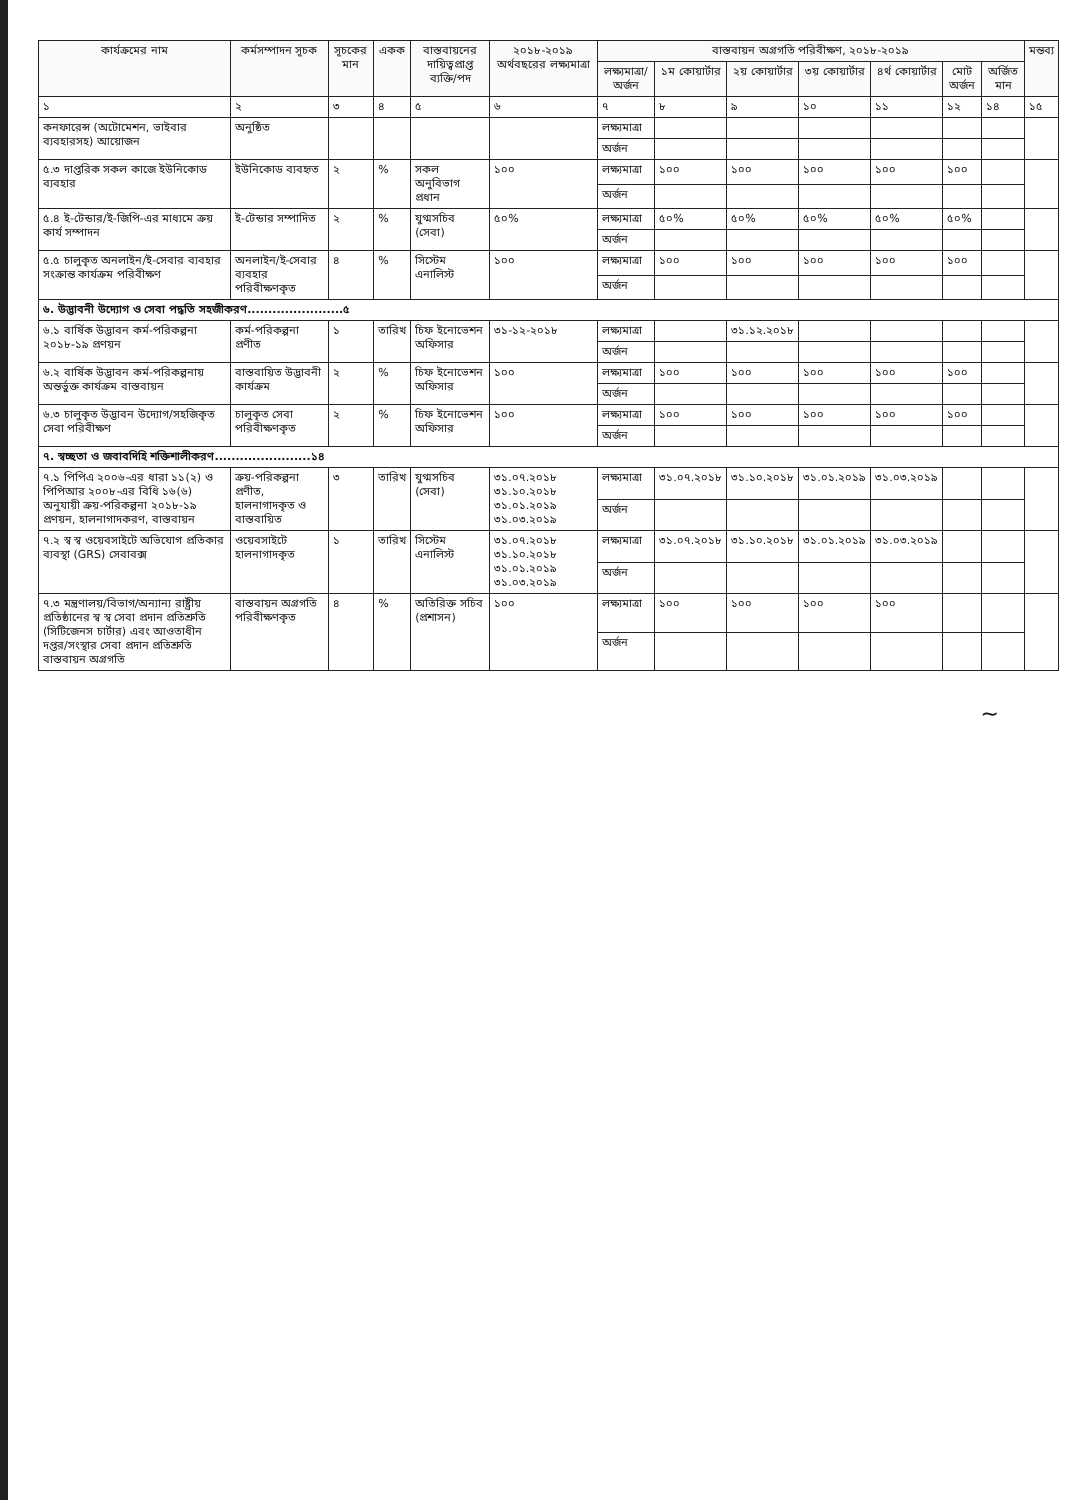| কার্যক্রমের নাম | কর্মসম্পাদন সূচক | সূচকের মান | একক | বাস্তবায়নের দায়িত্বপ্রাপ্ত ব্যক্তি/পদ | ২০১৮-২০১৯ অর্থবছরের লক্ষ্যমাত্রা | বাস্তবায়ন অগ্রগতি পরিবীক্ষণ, ২০১৮-২০১৯ | | | | | | | মন্তব্য |
| --- | --- | --- | --- | --- | --- | --- | --- | --- | --- | --- | --- | --- | --- |
| | | | | | | লক্ষ্যমাত্রা/ অর্জন | ১ম কোয়ার্টার | ২য় কোয়ার্টার | ৩য় কোয়ার্টার | ৪র্থ কোয়ার্টার | মোট অর্জন | অর্জিত মান | |
| ১ | ২ | ৩ | ৪ | ৫ | ৬ | ৭ | ৮ | ৯ | ১০ | ১১ | ১২ | ১৪ | ১৫ |
| কনফারেন্স (অটোমেশন, ভাইবার ব্যবহারসহ) আয়োজন | অনুষ্ঠিত | | | | | লক্ষ্যমাত্রা | | | | | | | |
| | | | | | | অর্জন | | | | | | | |
| ৫.৩ দাপ্তরিক সকল কাজে ইউনিকোড ব্যবহার | ইউনিকোড ব্যবহৃত | ২ | % | সকল অনুবিভাগ প্রধান | ১০০ | লক্ষ্যমাত্রা | ১০০ | ১০০ | ১০০ | ১০০ | ১০০ | | |
| | | | | | | অর্জন | | | | | | | |
| ৫.৪ ই-টেন্ডার/ই-জিপি-এর মাধ্যমে ক্রয় কার্য সম্পাদন | ই-টেন্ডার সম্পাদিত | ২ | % | যুগ্মসচিব (সেবা) | ৫০% | লক্ষ্যমাত্রা | ৫০% | ৫০% | ৫০% | ৫০% | ৫০% | | |
| | | | | | | অর্জন | | | | | | | |
| ৫.৫ চালুকৃত অনলাইন/ই-সেবার ব্যবহার সংক্রান্ত কার্যক্রম পরিবীক্ষণ | অনলাইন/ই-সেবার ব্যবহার পরিবীক্ষণকৃত | ৪ | % | সিস্টেম এনালিস্ট | ১০০ | লক্ষ্যমাত্রা | ১০০ | ১০০ | ১০০ | ১০০ | ১০০ | | |
| | | | | | | অর্জন | | | | | | | |
| ৬. উদ্ভাবনী উদ্যোগ ও সেবা পদ্ধতি সহজীকরণ.......................৫ | | | | | | | | | | | | | |
| ৬.১ বার্ষিক উদ্ভাবন কর্ম-পরিকল্পনা ২০১৮-১৯ প্রণয়ন | কর্ম-পরিকল্পনা প্রণীত | ১ | তারিখ | চিফ ইনোভেশন অফিসার | ৩১-১২-২০১৮ | লক্ষ্যমাত্রা | | ৩১.১২.২০১৮ | | | | | |
| | | | | | | অর্জন | | | | | | | |
| ৬.২ বার্ষিক উদ্ভাবন কর্ম-পরিকল্পনায় অন্তর্ভুক্ত কার্যক্রম বাস্তবায়ন | বাস্তবায়িত উদ্ভাবনী কার্যক্রম | ২ | % | চিফ ইনোভেশন অফিসার | ১০০ | লক্ষ্যমাত্রা | ১০০ | ১০০ | ১০০ | ১০০ | ১০০ | | |
| | | | | | | অর্জন | | | | | | | |
| ৬.৩ চালুকৃত উদ্ভাবন উদ্যোগ/সহজিকৃত সেবা পরিবীক্ষণ | চালুকৃত সেবা পরিবীক্ষণকৃত | ২ | % | চিফ ইনোভেশন অফিসার | ১০০ | লক্ষ্যমাত্রা | ১০০ | ১০০ | ১০০ | ১০০ | ১০০ | | |
| | | | | | | অর্জন | | | | | | | |
| ৭. স্বচ্ছতা ও জবাবদিহি শক্তিশালীকরণ.......................১৪ | | | | | | | | | | | | | |
| ৭.১ পিপিএ ২০০৬-এর ধারা ১১(২) ও পিপিআর ২০০৮-এর বিধি ১৬(৬) অনুযায়ী ক্রয়-পরিকল্পনা ২০১৮-১৯ প্রণয়ন, হালনাগাদকরণ, বাস্তবায়ন | ক্রয়-পরিকল্পনা প্রণীত, হালনাগাদকৃত ও বাস্তবায়িত | ৩ | তারিখ | যুগ্মসচিব (সেবা) | ৩১.০৭.২০১৮ ৩১.১০.২০১৮ ৩১.০১.২০১৯ ৩১.০৩.২০১৯ | লক্ষ্যমাত্রা | ৩১.০৭.২০১৮ | ৩১.১০.২০১৮ | ৩১.০১.২০১৯ | ৩১.০৩.২০১৯ | | | |
| | | | | | | অর্জন | | | | | | | |
| ৭.২ স্ব স্ব ওয়েবসাইটে অভিযোগ প্রতিকার ব্যবস্থা (GRS) সেবাবক্স | ওয়েবসাইটে হালনাগাদকৃত | ১ | তারিখ | সিস্টেম এনালিস্ট | ৩১.০৭.২০১৮ ৩১.১০.২০১৮ ৩১.০১.২০১৯ ৩১.০৩.২০১৯ | লক্ষ্যমাত্রা | ৩১.০৭.২০১৮ | ৩১.১০.২০১৮ | ৩১.০১.২০১৯ | ৩১.০৩.২০১৯ | | | |
| | | | | | | অর্জন | | | | | | | |
| ৭.৩ মন্ত্রণালয়/বিভাগ/অন্যান্য রাষ্ট্রীয় প্রতিষ্ঠানের স্ব স্ব সেবা প্রদান প্রতিশ্রুতি (সিটিজেনস চার্টার) এবং আওতাধীন দপ্তর/সংস্থার সেবা প্রদান প্রতিশ্রুতি বাস্তবায়ন অগ্রগতি | বাস্তবায়ন অগ্রগতি পরিবীক্ষণকৃত | ৪ | % | অতিরিক্ত সচিব (প্রশাসন) | ১০০ | লক্ষ্যমাত্রা | ১০০ | ১০০ | ১০০ | ১০০ | | | |
| | | | | | | অর্জন | | | | | | | |
~